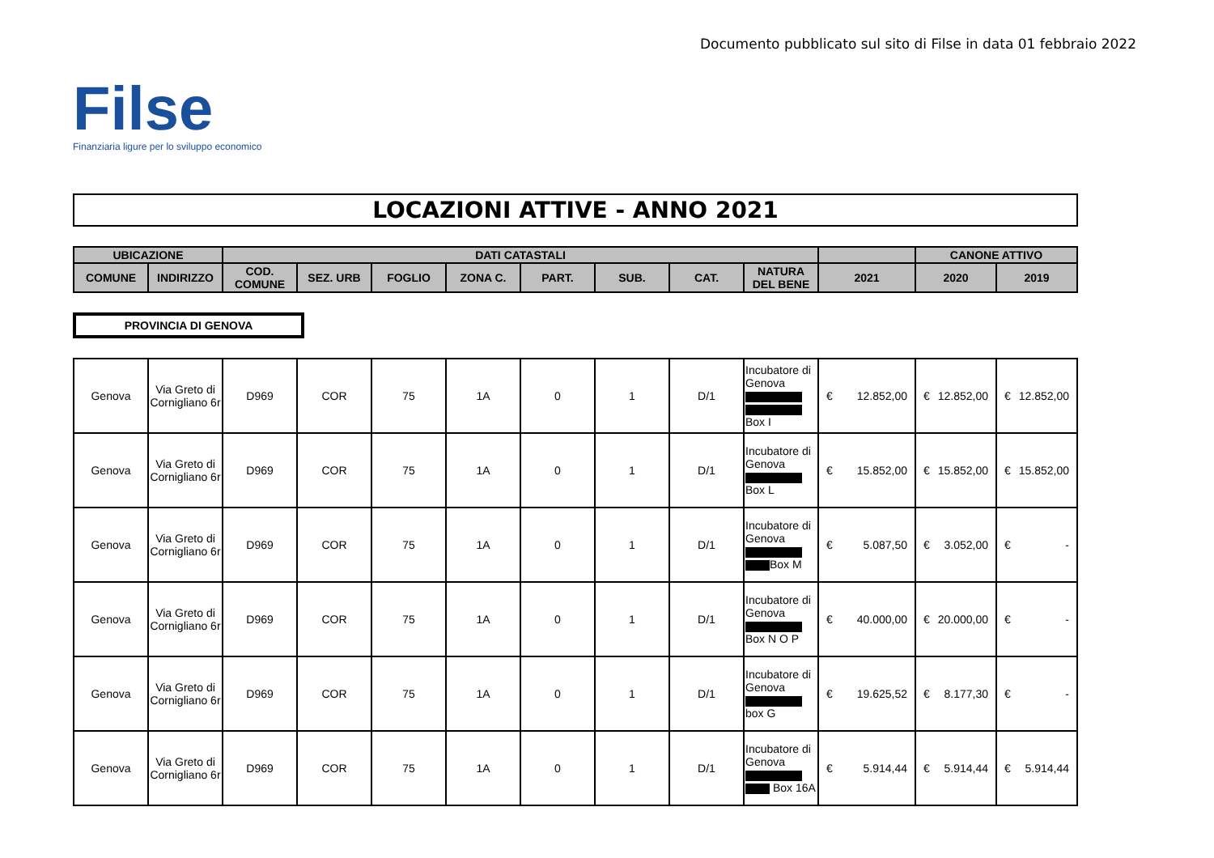Documento pubblicato sul sito di Filse in data 01 febbraio 2022
Filse
Finanziaria ligure per lo sviluppo economico
LOCAZIONI ATTIVE - ANNO 2021
| UBICAZIONE | | DATI CATASTALI | | | | | | | | | CANONE ATTIVO | |
| --- | --- | --- | --- | --- | --- | --- | --- | --- | --- | --- | --- | --- |
| COMUNE | INDIRIZZO | COD. COMUNE | SEZ. URB | FOGLIO | ZONA C. | PART. | SUB. | CAT. | NATURA DEL BENE | 2021 | 2020 | 2019 |
PROVINCIA DI GENOVA
| Genova | Via Greto di Cornigliano 6r | D969 | COR | 75 | 1A | 0 | 1 | D/1 | Incubatore di Genova Box I | € 12.852,00 | € 12.852,00 | € 12.852,00 |
| Genova | Via Greto di Cornigliano 6r | D969 | COR | 75 | 1A | 0 | 1 | D/1 | Incubatore di Genova Box L | € 15.852,00 | € 15.852,00 | € 15.852,00 |
| Genova | Via Greto di Cornigliano 6r | D969 | COR | 75 | 1A | 0 | 1 | D/1 | Incubatore di Genova Box M | € 5.087,50 | € 3.052,00 | € - |
| Genova | Via Greto di Cornigliano 6r | D969 | COR | 75 | 1A | 0 | 1 | D/1 | Incubatore di Genova Box N O P | € 40.000,00 | € 20.000,00 | € - |
| Genova | Via Greto di Cornigliano 6r | D969 | COR | 75 | 1A | 0 | 1 | D/1 | Incubatore di Genova box G | € 19.625,52 | € 8.177,30 | € - |
| Genova | Via Greto di Cornigliano 6r | D969 | COR | 75 | 1A | 0 | 1 | D/1 | Incubatore di Genova Box 16A | € 5.914,44 | € 5.914,44 | € 5.914,44 |